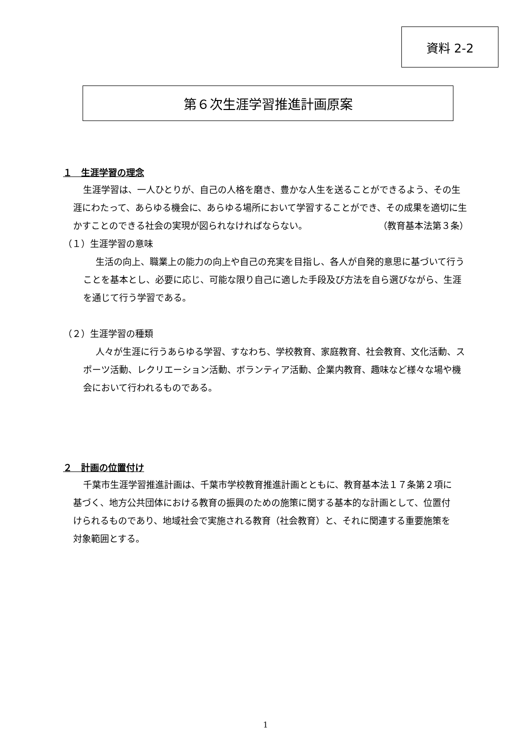資料 2-2
第６次生涯学習推進計画原案
１　生涯学習の理念
生涯学習は、一人ひとりが、自己の人格を磨き、豊かな人生を送ることができるよう、その生涯にわたって、あらゆる機会に、あらゆる場所において学習することができ、その成果を適切に生かすことのできる社会の実現が図られなければならない。 （教育基本法第３条）
（１）生涯学習の意味
生活の向上、職業上の能力の向上や自己の充実を目指し、各人が自発的意思に基づいて行うことを基本とし、必要に応じ、可能な限り自己に適した手段及び方法を自ら選びながら、生涯を通じて行う学習である。
（２）生涯学習の種類
人々が生涯に行うあらゆる学習、すなわち、学校教育、家庭教育、社会教育、文化活動、スポーツ活動、レクリエーション活動、ボランティア活動、企業内教育、趣味など様々な場や機会において行われるものである。
２　計画の位置付け
千葉市生涯学習推進計画は、千葉市学校教育推進計画とともに、教育基本法１７条第２項に基づく、地方公共団体における教育の振興のための施策に関する基本的な計画として、位置付けられるものであり、地域社会で実施される教育（社会教育）と、それに関連する重要施策を対象範囲とする。
1